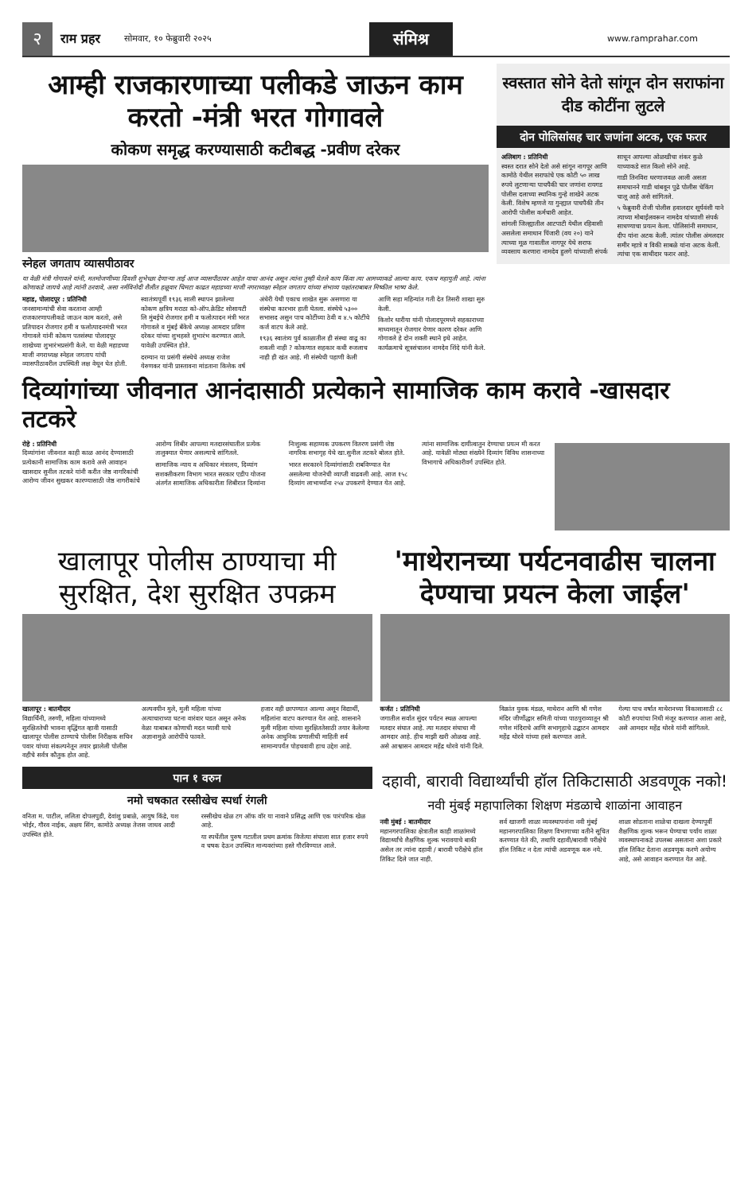२
राम प्रहर
सोमवार, १० फेब्रुवारी २०२५
संमिश्र
www.ramprahar.com
आम्ही राजकारणाच्या पलीकडे जाऊन काम करतो -मंत्री भरत गोगावले
कोकण समृद्ध करण्यासाठी कटीबद्ध -प्रवीण दरेकर
स्नेहल जगताप व्यासपीठावर
या वेळी मंत्री गोगावले यांनी, मतमोजणीच्या दिवशी शुभेच्छा देणाऱ्या ताई आज व्यासपीठावर आहेत याचा आनंद असून त्यांना तुम्ही घेतले काय किंवा त्या आमच्याकडे आल्या काय. एकच महायुती आहे. त्यांना कोणाकडे जायचे आहे त्यांनी ठरवावे, असा नर्मविनोदी शैलीत हळूवार चिमटा काढत महाडच्या माजी नगराध्यक्षा स्नेहल जगताप यांच्या संभाव्य पक्षांतराबाबत मिष्कील भाष्य केले.
महाड, पोलादपूर : प्रतिनिधी
जनसामान्यांची सेवा करताना आम्ही राजकारणापलीकडे जाऊन काम करतो, असे प्रतिपादन रोजगार हमी व फलोत्पादनमंत्री भरत गोगावले यांनी कोकण पतसंस्था पोलादपूर शाखेच्या शुभारंभप्रसंगी केले. या वेळी महाडच्या माजी नगराध्यक्ष स्नेहल जगताप यांची व्यासपीठावरील उपस्थिती लक्ष वेधून घेत होती.
स्वातंत्र्यपूर्वी १९३६ साली स्थापन झालेल्या कोकण क्षत्रिय मराठा को-ऑप.क्रेडिट सोसायटी लि मुंबईचे रोजगार हमी व फलोत्पादन मंत्री भरत गोगावले व मुंबई बँकेचे अध्यक्ष आमदार प्रविण दरेकर यांच्या शुभहस्ते शुभारंभ करण्यात आले. यावेळी उपस्थित होते.
दरम्यान या प्रसंगी संस्थेचे अध्यक्ष राजेश येरुणकर यांनी प्रास्तावना मांडताना कित्तेक वर्ष अंधेरी येथी एकाच शाखेत सुरू असणारा या संस्थेचा कारभार हाती घेतला. संस्थेचे ५३०० सभासद असुन पाच कोटींच्या ठेवी व ४.५ कोटींचे कर्ज वाटप केले आहे.
१९३६ स्वातंत्र्य पुर्व काळातील ही संस्था वाढू का शकली नाही ? कोकणात सहकार कधी रुजलाच नाही ही खंत आहे. मी संस्थेची पहाणी केली आणि सहा महिन्यांत गती देत तिसरी शाखा सुरु केली.
किशोर धारीया यांनी पोलादपूरमध्ये सहकाराच्या माध्यमातून रोजगार येणार कारण दरेकर आणि गोगावले हे दोन शक्ती स्थाने इथे आहेत. कार्यक्रमाचे सूत्रसंचालन नामदेव शिंदे यांनी केले.
स्वस्तात सोने देतो सांगून दोन सराफांना दीड कोटींना लुटले
दोन पोलिसांसह चार जणांना अटक, एक फरार
अलिबाग : प्रतिनिधी
स्वस्त दरात सोने देतो असे सांगून नागपूर आणि कामोठे येथील सराफांचे एक कोटी ५० लाख रुपये लुटणाऱ्या पाचपैकी चार जणांना रायगड पोलीस दलाच्या स्थानिक गुन्हे शाखेने अटक केली. विशेष म्हणजे या गुन्ह्यात पाचपैकी तीन आरोपी पोलीस कर्मचारी आहेत.
सांगली जिल्ह्यातील आटपाटी येथील रहिवासी असलेला समाधान पिंजारी (वय २०) याने त्याच्या मूळ गावातील नागपूर येथे सराफ व्यवसाय करणारा नामदेव हुलगे यांच्याशी संपर्क साधून आपल्या ओळखीचा शंकर कुळे याच्याकडे सात किलो सोने आहे.
गाडी तिनविरा धरणाजवळ आली असता समाधानने गाडी थांबवून पुढे पोलीस चेकिंग चालू आहे असे सांगितले.
५ फेब्रुवारी रोजी पोलीस हवालदार सूर्यवंशी याने त्याच्या मोबाईलवरून नामदेव यांच्याशी संपर्क साधण्याचा प्रयत्न केला. पोलिसांनी समाधान, दीप यांना अटक केली. त्यांतर पोलीस अंमलदार समीर म्हात्रे व विकी साबळे यांना अटक केली. त्यांचा एक साथीदार फरार आहे.
दिव्यांगांच्या जीवनात आनंदासाठी प्रत्येकाने सामाजिक काम करावे -खासदार तटकरे
रोहे : प्रतिनिधी
दिव्यांगांना जीवनात काही काळ आनंद देण्यासाठी प्रत्येकानी सामाजिक काम करावे असे आवाहन खासदार सुनील तटकरे यांनी करीत जेष्ठ नागरिकांची आरोग्य जीवन सुखकर कारण्यासाठी जेष्ठ नागरीकांचे आरोग्य शिबीर आपल्या मतदारसंघातील प्रत्येक तालुक्यात घेणार असल्याचे सांगितले.
सामाजिक न्याय व अधिकार मंत्रालय, दिव्यांग सशक्तीकरण विभाग भारत सरकार एडीप योजना अंतर्गत सामाजिक अधिकारीता शिबीरात दिव्यांना निःशुल्क सहाय्यक उपकरण वितरण प्रसंगी जेष्ठ नागरिक सभागृह येथे खा.सुनील तटकरे बोलत होते.
भारत सरकारने दिव्यांगांसाठी राबविण्यात येत असलेल्या योजनेची व्याप्ती वाढवली आहे. आज १५८ दिव्यांग लाभार्थ्यांना २५४ उपकरणे देण्यात येत आहे.
त्यांना सामाजिक दायीत्वातुन देण्याचा प्रयत्न मी करत आहे. यावेळी मोठ्या संख्येने दिव्यांग विविध शासनाच्या विभागाचे अधिकारीवर्ग उपस्थित होते.
खालापूर पोलीस ठाण्याचा मी सुरक्षित, देश सुरक्षित उपक्रम
खालापूर : बातमीदार
विद्यार्थिनी, तरुणी, महिला यांच्यामध्ये सुरक्षिततेची भावना वृद्धिंगत व्हावी यासाठी खालापूर पोलीस ठाण्याचे पोलीस निरीक्षक सचिन पवार यांच्या संकल्पनेतून तयार झालेली पोलीस वहीचे सर्वत्र कौतुक होत आहे.
अल्पवयीन मुले, मुली महिला यांच्या अत्याचाराच्या घटना वारंवार घडत असून अनेक वेळा याबाबत कोणाची मदत घ्यावी याचे अज्ञानामुळे आरोपींचे फावते.
हजार वही छापण्यात आल्या असून विद्यार्थी, महिलांना वाटप करण्यात येत आहे. शासनाने मुली महिला यांच्या सुरक्षिततेसाठी तयार केलेल्या अनेक आधुनिक प्रणालीची माहिती सर्व सामान्यपर्यंत पोहचवावी हाच उद्देश आहे.
'माथेरानच्या पर्यटनवाढीस चालना देण्याचा प्रयत्न केला जाईल'
कर्जत : प्रतिनिधी
जगातील सर्वात सुंदर पर्यटन स्थळ आपल्या मतदार संघात आहे. त्या मतदार संघाचा मी आमदार आहे. हीच माझी खरी ओळख आहे. असे आश्वासन आमदार महेंद्र थोरवे यांनी दिले.
विक्रांत युवक मंडळ, माथेरान आणि श्री गणेश मंदिर जीर्णोद्धार समिती यांच्या पाठपुराव्यातून श्री गणेश मंदिराचे आणि सभागृहाचे उद्घाटन आमदार महेंद्र थोरवे यांच्या हस्ते करण्यात आले.
गेल्या पाच वर्षात माथेरानच्या विकासासाठी ८८ कोटी रुपयांचा निधी मंजूर करण्यात आला आहे, असे आमदार महेंद्र थोरवे यांनी सांगितले.
पान १ वरुन
नमो चषकात रस्सीखेच स्पर्धा रंगली
वनिता म. पाटील, ललिता दोपलपुडी, देवांशु प्रबाळे, आयुष किंद्रे, यश भोईर, गौरव नाईक, अक्षय सिंग, कामोठे अध्यक्ष तेजस जाधव आदी उपस्थित होते.
रस्सीखेच खेळ टग ऑफ वॉर या नावाने प्रसिद्ध आणि एक पारंपरिक खेळ आहे.
या स्पर्धेतील पुरुष गटातील प्रथम क्रमांक विजेत्या संघाला सात हजार रुपये व चषक देऊन उपस्थित मान्यवरांच्या हस्ते गौरविण्यात आले.
दहावी, बारावी विद्यार्थ्यांची हॉल तिकिटासाठी अडवणूक नको!
नवी मुंबई महापालिका शिक्षण मंडळाचे शाळांना आवाहन
नवी मुंबई : बातमीदार
महानगरपालिका क्षेत्रातील काही शाळांमध्ये विद्यार्थ्यांचे शैक्षणिक शुल्क भरावयाचे बाकी असेल तर त्यांना दहावी / बारावी परीक्षेचे हॉल तिकिट दिले जात नाही.
सर्व खाजगी शाळा व्यवस्थापनांना नवी मुंबई महानगरपालिका शिक्षण विभागाच्या वतीने सूचित करण्यात येते की, तथापि दहावी/बारावी परीक्षेचे हॉल तिकिट न देता त्यांची अडवणूक करु नये.
शाळा सोडताना शाळेचा दाखला देण्यापूर्वी शैक्षणिक शुल्क भरून घेण्याचा पर्याय शाळा व्यवस्थापनाकडे उपलब्ध असताना अशा प्रकारे हॉल तिकिट देताना अडवणूक करणे अयोग्य आहे, असे आवाहन करण्यात येत आहे.